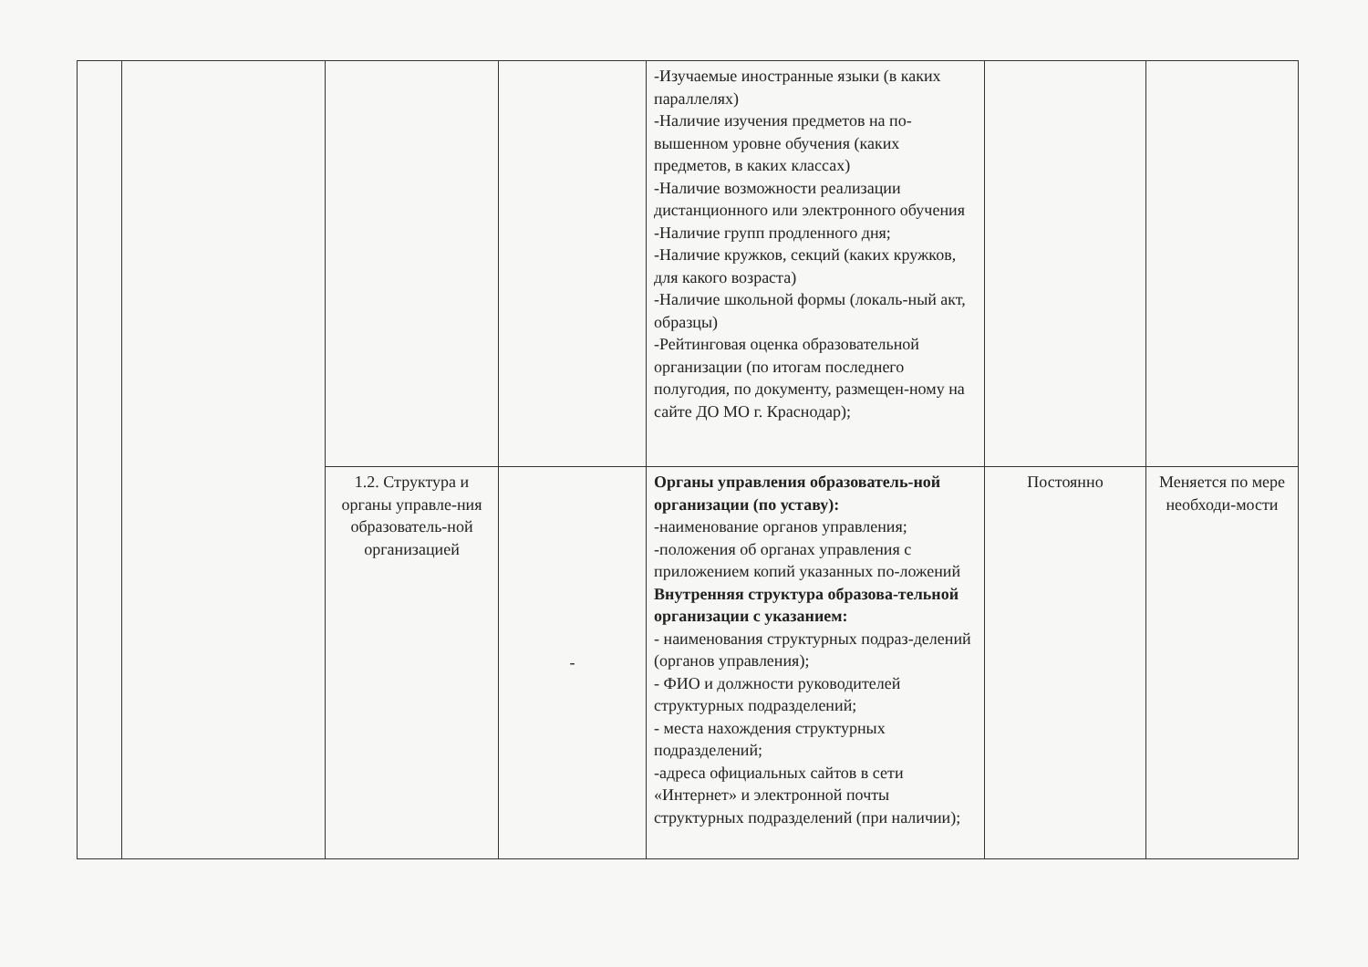| | | | | -Изучаемые иностранные языки (в каких параллелях) -Наличие изучения предметов на по-вышенном уровне обучения (каких предметов, в каких классах) -Наличие возможности реализации дистанционного или электронного обучения -Наличие групп продленного дня; -Наличие кружков, секций (каких кружков, для какого возраста) -Наличие школьной формы (локаль-ный акт, образцы) -Рейтинговая оценка образовательной организации (по итогам последнего полугодия, по документу, размещен-ному на сайте ДО МО г. Краснодар); | | |
| | | 1.2. Структура и органы управле-ния образователь-ной организацией | - | Органы управления образователь-ной организации (по уставу): -наименование органов управления; -положения об органах управления с приложением копий указанных по-ложений Внутренняя структура образова-тельной организации с указанием: - наименования структурных подраз-делений (органов управления); - ФИО и должности руководителей структурных подразделений; - места нахождения структурных подразделений; -адреса официальных сайтов в сети «Интернет» и электронной почты структурных подразделений (при наличии); | Постоянно | Меняется по мере необходи-мости |